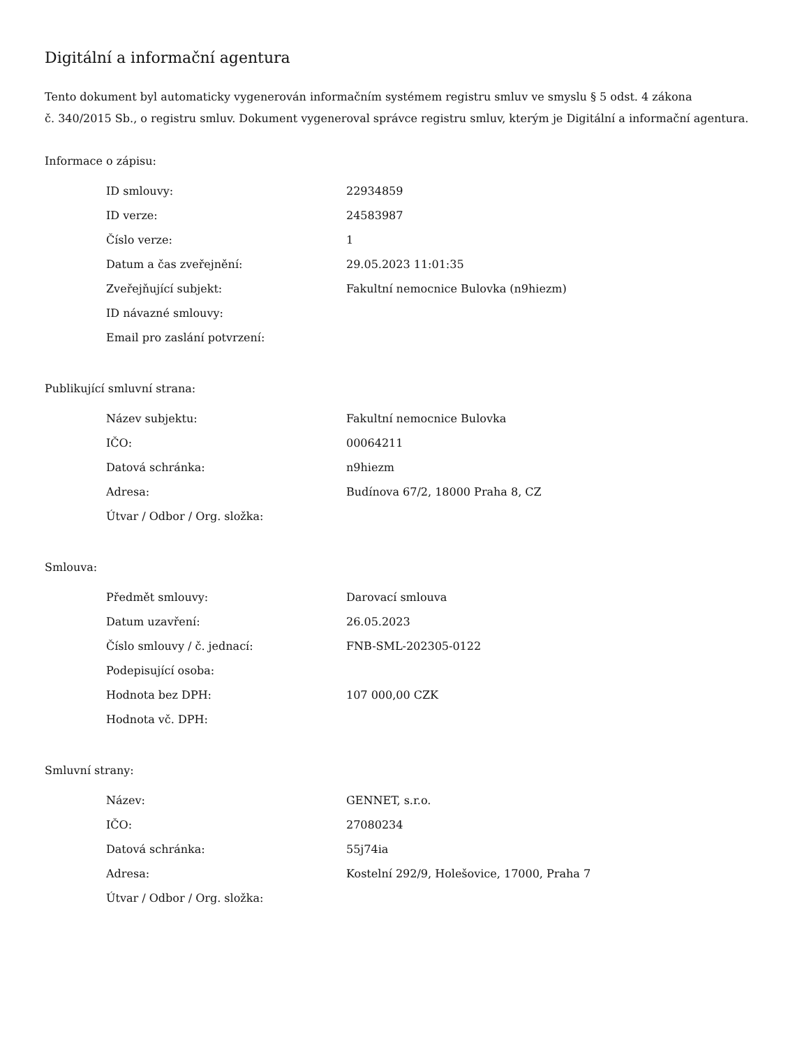Digitální a informační agentura
Tento dokument byl automaticky vygenerován informačním systémem registru smluv ve smyslu § 5 odst. 4 zákona
č. 340/2015 Sb., o registru smluv. Dokument vygeneroval správce registru smluv, kterým je Digitální a informační agentura.
Informace o zápisu:
| ID smlouvy: | 22934859 |
| ID verze: | 24583987 |
| Číslo verze: | 1 |
| Datum a čas zveřejnění: | 29.05.2023 11:01:35 |
| Zveřejňující subjekt: | Fakultní nemocnice Bulovka (n9hiezm) |
| ID návazné smlouvy: | |
| Email pro zaslání potvrzení: | |
Publikující smluvní strana:
| Název subjektu: | Fakultní nemocnice Bulovka |
| IČO: | 00064211 |
| Datová schránka: | n9hiezm |
| Adresa: | Budínova 67/2, 18000 Praha 8, CZ |
| Útvar / Odbor / Org. složka: | |
Smlouva:
| Předmět smlouvy: | Darovací smlouva |
| Datum uzavření: | 26.05.2023 |
| Číslo smlouvy / č. jednací: | FNB-SML-202305-0122 |
| Podepisující osoba: | |
| Hodnota bez DPH: | 107 000,00 CZK |
| Hodnota vč. DPH: | |
Smluvní strany:
| Název: | GENNET, s.r.o. |
| IČO: | 27080234 |
| Datová schránka: | 55j74ia |
| Adresa: | Kostelní 292/9, Holešovice, 17000, Praha 7 |
| Útvar / Odbor / Org. složka: | |